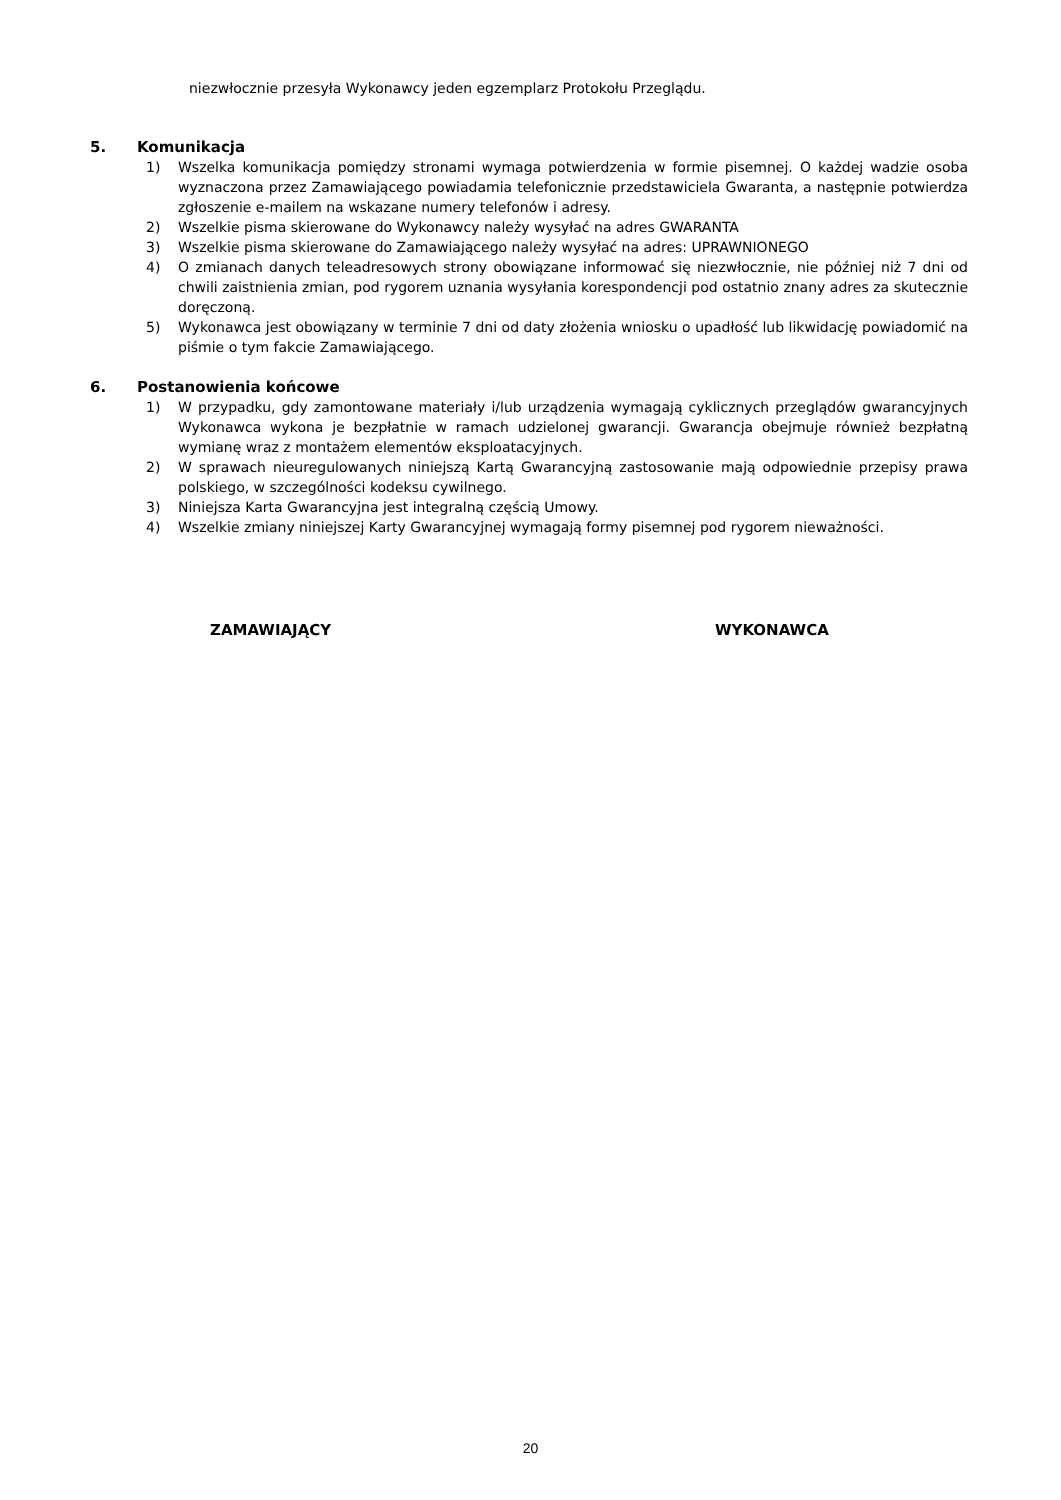niezwłocznie przesyła Wykonawcy jeden egzemplarz Protokołu Przeglądu.
5. Komunikacja
1) Wszelka komunikacja pomiędzy stronami wymaga potwierdzenia w formie pisemnej. O każdej wadzie osoba wyznaczona przez Zamawiającego powiadamia telefonicznie przedstawiciela Gwaranta, a następnie potwierdza zgłoszenie e-mailem na wskazane numery telefonów i adresy.
2) Wszelkie pisma skierowane do Wykonawcy należy wysyłać na adres GWARANTA
3) Wszelkie pisma skierowane do Zamawiającego należy wysyłać na adres: UPRAWNIONEGO
4) O zmianach danych teleadresowych strony obowiązane informować się niezwłocznie, nie później niż 7 dni od chwili zaistnienia zmian, pod rygorem uznania wysyłania korespondencji pod ostatnio znany adres za skutecznie doręczoną.
5) Wykonawca jest obowiązany w terminie 7 dni od daty złożenia wniosku o upadłość lub likwidację powiadomić na piśmie o tym fakcie Zamawiającego.
6. Postanowienia końcowe
1) W przypadku, gdy zamontowane materiały i/lub urządzenia wymagają cyklicznych przeglądów gwarancyjnych Wykonawca wykona je bezpłatnie w ramach udzielonej gwarancji. Gwarancja obejmuje również bezpłatną wymianę wraz z montażem elementów eksploatacyjnych.
2) W sprawach nieuregulowanych niniejszą Kartą Gwarancyjną zastosowanie mają odpowiednie przepisy prawa polskiego, w szczególności kodeksu cywilnego.
3) Niniejsza Karta Gwarancyjna jest integralną częścią Umowy.
4) Wszelkie zmiany niniejszej Karty Gwarancyjnej wymagają formy pisemnej pod rygorem nieważności.
ZAMAWIAJĄCY WYKONAWCA
20